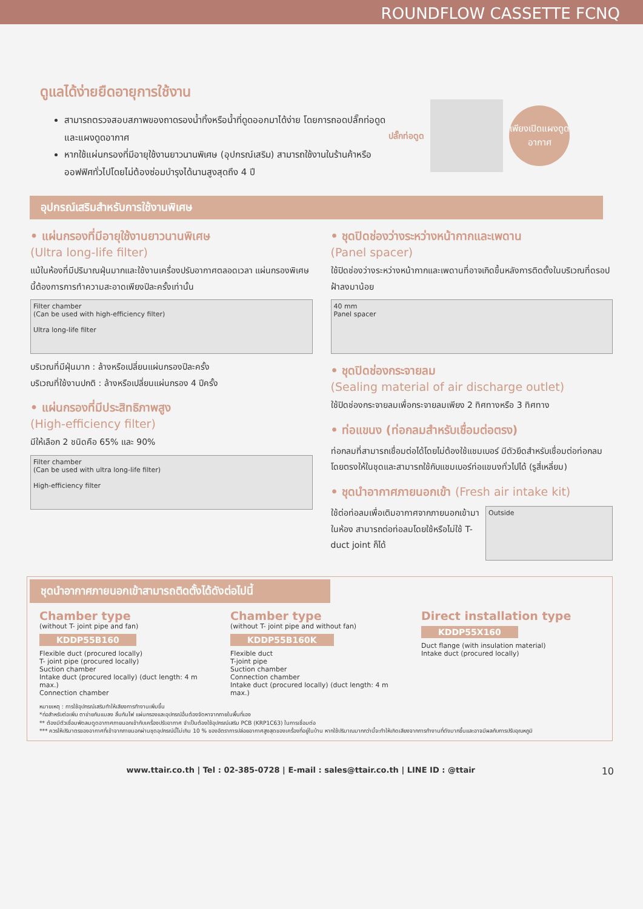ROUNDFLOW CASSETTE FCNQ
ดูแลได้ง่ายยืดอายุการใช้งาน
สามารถตรวจสอบสภาพของถาดรองน้ำทิ้งหรือน้ำที่ดูดออกมาได้ง่าย โดยการถอดปลั๊กท่อดูดและแผงดูดอากาศ
หากใช้แผ่นกรองที่มีอายุใช้งานยาวนานพิเศษ (อุปกรณ์เสริม) สามารถใช้งานในร้านค้าหรือออฟฟิศทั่วไปโดยไม่ต้องซ่อมบำรุงได้นานสูงสุดถึง 4 ปี
ปลั๊กท่อดูด
เพียงเปิดแผงดูดอากาศ
อุปกรณ์เสริมสำหรับการใช้งานพิเศษ
• แผ่นกรองที่มีอายุใช้งานยาวนานพิเศษ
(Ultra long-life filter)
แม้ในห้องที่มีปริมาณฝุ่นมากและใช้งานเครื่องปรับอากาศตลอดเวลา แผ่นกรองพิเศษนี้ต้องการการทำความสะอาดเพียงปีละครั้งเท่านั้น
Filter chamber
(Can be used with high-efficiency filter)
Ultra long-life filter
บริเวณที่มีฝุ่นมาก : ล้างหรือเปลี่ยนแผ่นกรองปีละครั้ง
บริเวณที่ใช้งานปกติ : ล้างหรือเปลี่ยนแผ่นกรอง 4 ปีครั้ง
• แผ่นกรองที่มีประสิทธิภาพสูง
(High-efficiency filter)
มีให้เลือก 2 ชนิดคือ 65% และ 90%
Filter chamber
(Can be used with ultra long-life filter)
High-efficiency filter
• ชุดปิดช่องว่างระหว่างหน้ากากและเพดาน
(Panel spacer)
ใช้ปิดช่องว่างระหว่างหน้ากากและเพดานที่อาจเกิดขึ้นหลังการติดตั้งในบริเวณที่ดรอปฝ้าลงมาน้อย
40 mm
Panel spacer
• ชุดปิดช่องกระจายลม
(Sealing material of air discharge outlet)
ใช้ปิดช่องกระจายลมเพื่อกระจายลมเพียง 2 ทิศทางหรือ 3 ทิศทาง
• ท่อแขนง (ท่อกลมสำหรับเชื่อมต่อตรง)
ท่อกลมที่สามารถเชื่อมต่อได้โดยไม่ต้องใช้แชมเบอร์ มีตัวยึดสำหรับเชื่อมต่อท่อกลมโดยตรงให้ในชุดและสามารถใช้กับแชมเบอร์ท่อแขนงทั่วไปได้ (รูสี่เหลี่ยม)
• ชุดนำอากาศภายนอกเข้า (Fresh air intake kit)
ใช้ต่อท่อลมเพื่อเติมอากาศจากภายนอกเข้ามาในห้อง สามารถต่อท่อลมโดยใช้หรือไม่ใช้ T-duct joint ก็ได้
Outside
ชุดนำอากาศภายนอกเข้าสามารถติดตั้งได้ดังต่อไปนี้
Chamber type
(without T- joint pipe and fan)
KDDP55B160
Flexible duct (procured locally)
T- joint pipe (procured locally)
Suction chamber
Intake duct (procured locally) (duct length: 4 m max.)
Connection chamber
Chamber type
(without T- joint pipe and without fan)
KDDP55B160K
Flexible duct
T-joint pipe
Suction chamber
Connection chamber
Intake duct (procured locally) (duct length: 4 m max.)
Direct installation type
KDDP55X160
Duct flange (with insulation material)
Intake duct (procured locally)
หมายเหตุ : การใช้อุปกรณ์เสริมทำให้เสียงการทำงานเพิ่มขึ้น
*ท่อสำหรับต่อเพิ่ม ตาข่ายกันแมลง ลิ้นกันไฟ แผ่นกรองและอุปกรณ์อื่นต้องจัดหาจากภายในพื้นที่เอง
** ต้องมีตัวเชื่อมพัดลมดูดอากาศภายนอกเข้ากับเครื่องปรับอากาศ จำเป็นต้องใช้อุปกรณ์เสริม PCB (KRP1C63) ในการเชื่อมต่อ
*** ควรให้ปริมาตรของอากาศที่เข้าจากภายนอกผ่านชุดอุปกรณ์นี้ไม่เกิน 10 % ของอัตราการปล่อยอากาศสูงสุดของเครื่องที่อยู่ในบ้าน หากใช้ปริมาณมากกว่านี้จะทำให้เกิดเสียงจากการทำงานที่ดังมากขึ้นและอาจมีผลกับการปรับอุณหภูมิ
www.ttair.co.th | Tel : 02-385-0728 | E-mail : sales@ttair.co.th | LINE ID : @ttair 10